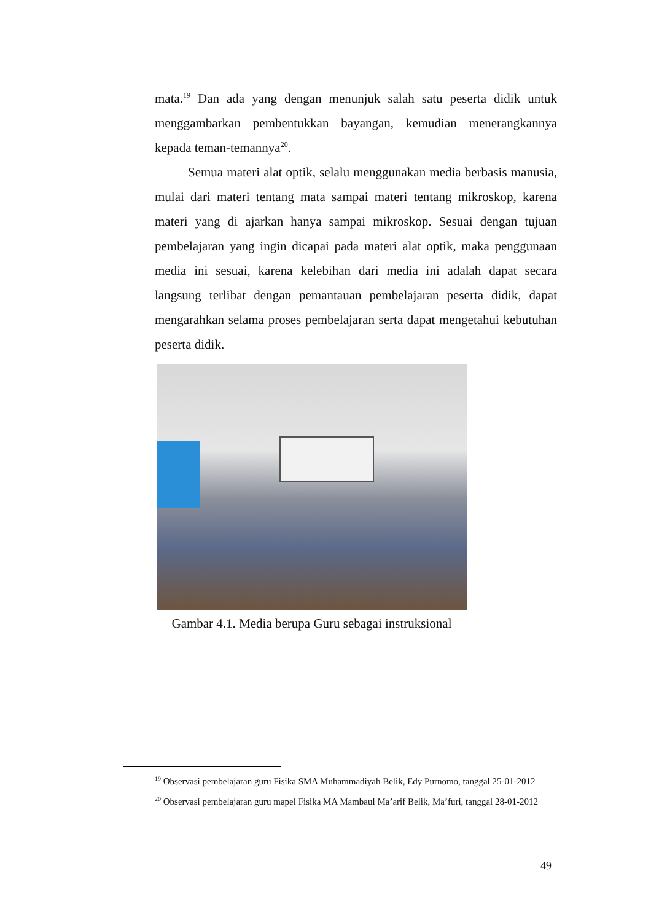mata.<sup>19</sup> Dan ada yang dengan menunjuk salah satu peserta didik untuk menggambarkan pembentukkan bayangan, kemudian menerangkannya kepada teman-temannya<sup>20</sup>.
Semua materi alat optik, selalu menggunakan media berbasis manusia, mulai dari materi tentang mata sampai materi tentang mikroskop, karena materi yang di ajarkan hanya sampai mikroskop. Sesuai dengan tujuan pembelajaran yang ingin dicapai pada materi alat optik, maka penggunaan media ini sesuai, karena kelebihan dari media ini adalah dapat secara langsung terlibat dengan pemantauan pembelajaran peserta didik, dapat mengarahkan selama proses pembelajaran serta dapat mengetahui kebutuhan peserta didik.
Gambar 4.1. Media berupa Guru sebagai instruksional
<sup>19</sup> Observasi pembelajaran guru Fisika SMA Muhammadiyah Belik, Edy Purnomo, tanggal 25-01-2012
<sup>20</sup> Observasi pembelajaran guru mapel Fisika MA Mambaul Ma’arif Belik, Ma’furi, tanggal 28-01-2012
49